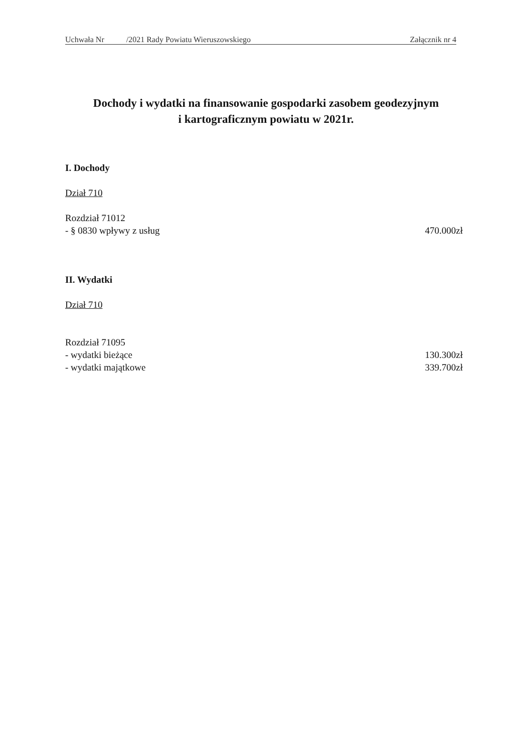Uchwała Nr /2021 Rady Powiatu Wieruszowskiego Załącznik nr 4
Dochody i wydatki na finansowanie gospodarki zasobem geodezyjnym
i kartograficznym powiatu w 2021r.
I. Dochody
Dział 710
Rozdział 71012
- § 0830 wpływy z usług 470.000zł
II. Wydatki
Dział 710
Rozdział 71095
- wydatki bieżące 130.300zł
- wydatki majątkowe 339.700zł